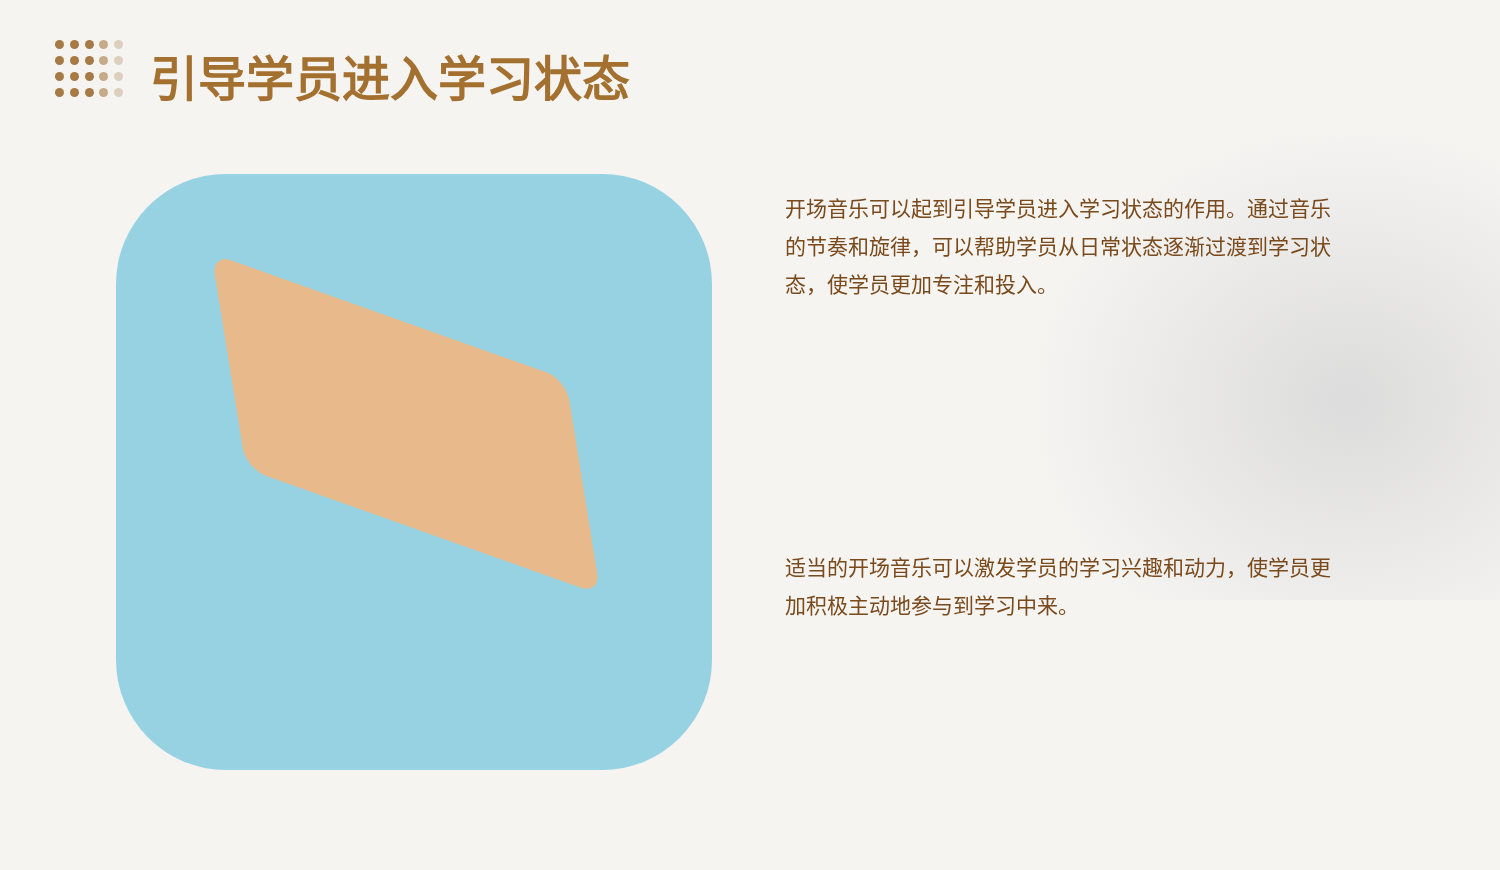引导学员进入学习状态
开场音乐可以起到引导学员进入学习状态的作用。通过音乐的节奏和旋律，可以帮助学员从日常状态逐渐过渡到学习状态，使学员更加专注和投入。
适当的开场音乐可以激发学员的学习兴趣和动力，使学员更加积极主动地参与到学习中来。